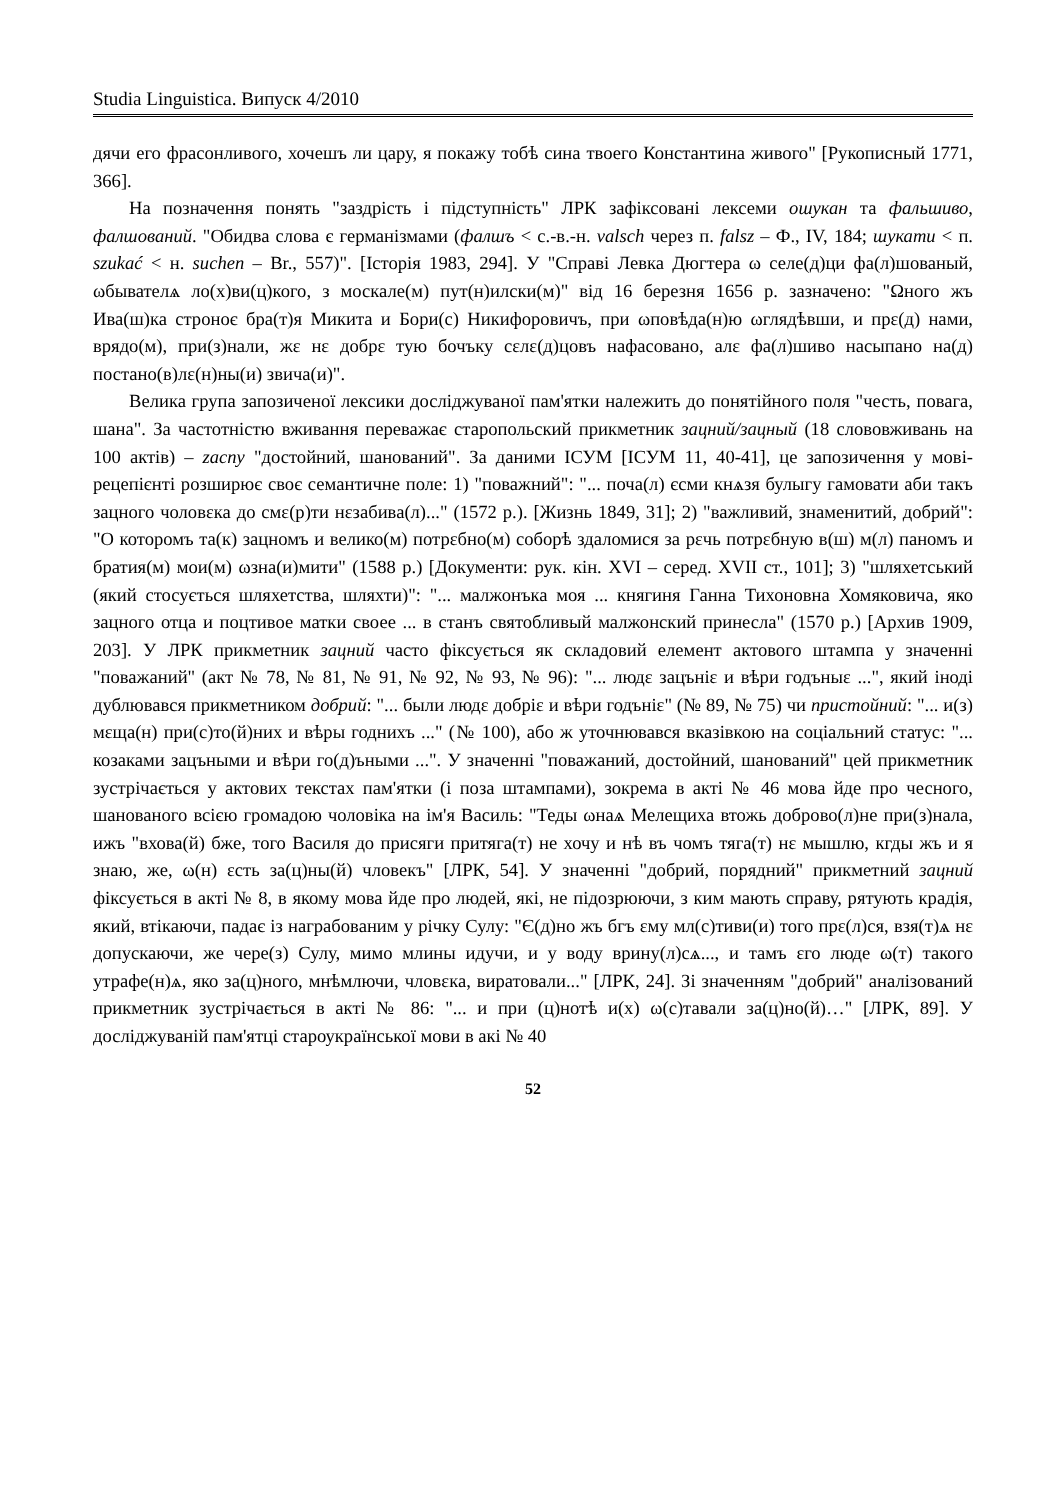Studia Linguistica. Випуск 4/2010
дячи его фрасонливого, хочешъ ли цару, я покажу тобѣ сина твоего Константина живого" [Рукописный 1771, 366].
На позначення понять "заздрість і підступність" ЛРК зафіксовані лексеми ошукан та фальшиво, фалшований. "Обидва слова є германізмами (фалшъ < с.-в.-н. valsch через п. falsz – Ф., IV, 184; шукати < п. szukać < н. suchen – Br., 557)". [Історія 1983, 294]. У "Справі Левка Дюгтера ω селе(д)ци фа(л)шованый, ωбывателѧ ло(х)ви(ц)кого, з москале(м) пут(н)илски(м)" від 16 березня 1656 р. зазначено: "Ωного жъ Ива(ш)ка строноє бра(т)я Микита и Бори(с) Никифоровичъ, при ωповѣда(н)ю ωглядѣвши, и прε(д) нами, врядо(м), при(з)нали, жε нε добрε тую бочъку сεлε(д)цовъ нафасовано, алε фа(л)шиво насыпано на(д) постано(в)лε(н)ны(и) звича(и)".
Велика група запозиченої лексики досліджуваної пам'ятки належить до понятійного поля "честь, повага, шана". За частотністю вживання переважає старопольский прикметник зацний/зацный (18 слововживань на 100 актів) – zacny "достойний, шанований". За даними ІСУМ [ІСУМ 11, 40-41], це запозичення у мові-рецепієнті розширює своє семантичне поле: 1) "поважний": "... поча(л) єсми кнѧзя булыгу гамовати аби такъ зацного чоловεка до смε(р)ти нεзабива(л)..." (1572 р.). [Жизнь 1849, 31]; 2) "важливий, знаменитий, добрий": "О которомъ та(к) зацномъ и велико(м) потрεбно(м) соборѣ здаломися за рεчь потрεбную в(ш) м(л) паномъ и братия(м) мои(м) ωзна(и)мити" (1588 р.) [Документи: рук. кін. XVI – серед. XVII ст., 101]; 3) "шляхетський (який стосується шляхетства, шляхти)": "... малжонъка моя ... княгиня Ганна Тихоновна Хомяковича, яко зацного отца и поцтивое матки своее ... в станъ святобливый малжонский принесла" (1570 р.) [Архив 1909, 203]. У ЛРК прикметник зацний часто фіксується як складовий елемент актового штампа у значенні "поважаний" (акт № 78, № 81, № 91, № 92, № 93, № 96): "... людε зацънiε и вѣри годъныε ...", який іноді дублювався прикметником добрий: "... были людε добрiε и вѣри годънiε" (№ 89, № 75) чи пристойний: "... и(з) мεща(н) при(с)то(й)них и вѣры годнихъ ..." (№ 100), або ж уточнювався вказівкою на соціальний статус: "... козаками зацъными и вѣри го(д)ъными ...". У значенні "поважаний, достойний, шанований" цей прикметник зустрічається у актових текстах пам'ятки (і поза штампами), зокрема в акті № 46 мова йде про чесного, шанованого всією громадою чоловіка на ім'я Василь: "Теды ωнаѧ Мелещиха втожь доброво(л)не при(з)нала, ижъ "вхова(й) бже, того Василя до присяги притяга(т) не хочу и нѣ въ чомъ тяга(т) нε мышлю, кгды жъ и я знаю, же, ω(н) εсть за(ц)ны(й) чловекъ" [ЛРК, 54]. У значенні "добрий, порядний" прикметний зацний фіксується в акті № 8, в якому мова йде про людей, які, не підозрюючи, з ким мають справу, рятують крадія, який, втікаючи, падає із награбованим у річку Сулу: "Є(д)но жъ бгъ εму мл(с)тиви(и) того прε(л)ся, взя(т)ѧ нε допускаючи, же чере(з) Сулу, мимо млины идучи, и у воду врину(л)сѧ..., и тамъ εго люде ω(т) такого утрафе(н)ѧ, яко за(ц)ного, мнѣмлючи, чловεка, виратовали..." [ЛРК, 24]. Зі значенням "добрий" аналізований прикметник зустрічається в акті № 86: "... и при (ц)нотѣ и(х) ω(с)тавали за(ц)но(й)…" [ЛРК, 89]. У досліджуваній пам'ятці староукраїнської мови в акі № 40
52